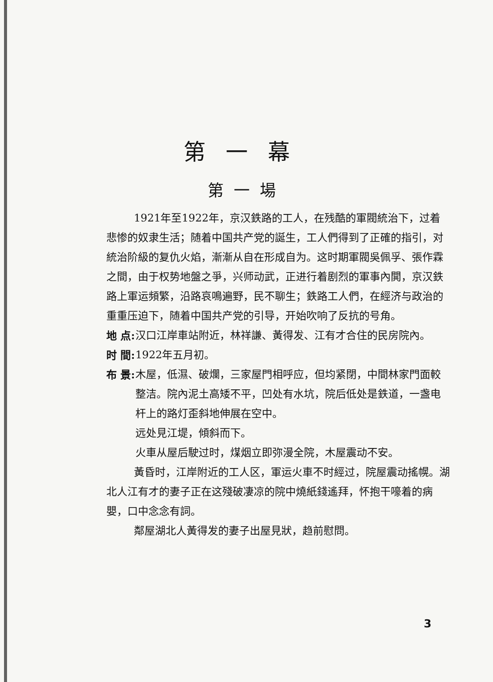第一幕
第一場
1921年至1922年，京汉鉄路的工人，在残酷的軍閥統治下，过着悲惨的奴隶生活；随着中国共产党的誕生，工人們得到了正確的指引，对統治阶級的复仇火焰，漸漸从自在形成自为。这时期軍閥吳佩孚、張作霖之間，由于权势地盤之爭，兴师动武，正进行着剧烈的軍事內閧，京汉鉄路上軍运頻繁，沿路哀鳴遍野，民不聊生；鉄路工人們，在經济与政治的重重压迫下，随着中国共产党的引导，开始吹响了反抗的号角。
地 点:
汉口江岸車站附近，林祥謙、黃得发、江有才合住的民房院內。
时 間:
1922年五月初。
布 景:
木屋，低濕、破爛，三家屋門相呼应，但均紧閉，中間林家門面較整洁。院內泥土高矮不平，凹处有水坑，院后低处是鉄道，一盏电杆上的路灯歪斜地伸展在空中。
远处見江堤，傾斜而下。
火車从屋后駛过时，煤烟立即弥漫全院，木屋震动不安。
黃昏时，江岸附近的工人区，軍运火車不时經过，院屋震动搖幌。湖北人江有才的妻子正在这殘破凄凉的院中燒紙錢遙拜，怀抱干嚎着的病嬰，口中念念有詞。
鄰屋湖北人黃得发的妻子出屋見狀，趋前慰問。
3